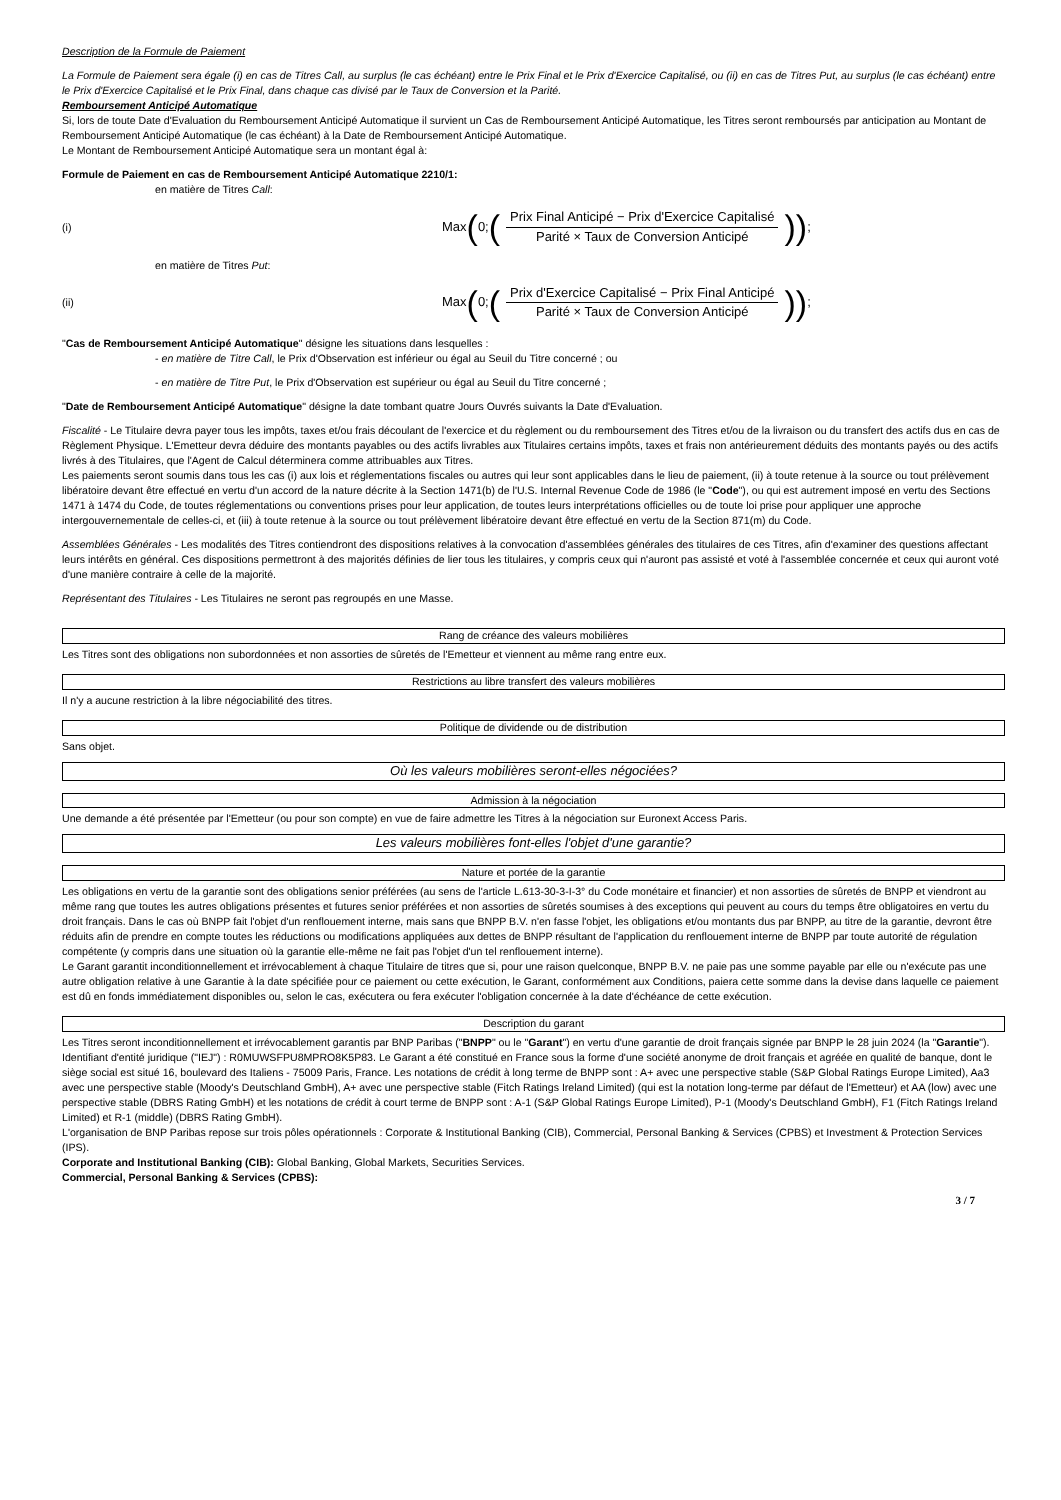Description de la Formule de Paiement
La Formule de Paiement sera égale (i) en cas de Titres Call, au surplus (le cas échéant) entre le Prix Final et le Prix d'Exercice Capitalisé, ou (ii) en cas de Titres Put, au surplus (le cas échéant) entre le Prix d'Exercice Capitalisé et le Prix Final, dans chaque cas divisé par le Taux de Conversion et la Parité.
Remboursement Anticipé Automatique
Si, lors de toute Date d'Evaluation du Remboursement Anticipé Automatique il survient un Cas de Remboursement Anticipé Automatique, les Titres seront remboursés par anticipation au Montant de Remboursement Anticipé Automatique (le cas échéant) à la Date de Remboursement Anticipé Automatique.
Le Montant de Remboursement Anticipé Automatique sera un montant égal à:
Formule de Paiement en cas de Remboursement Anticipé Automatique 2210/1:
en matière de Titres Call:
(i)
Max (0; (Prix Final Anticipé − Prix d'Exercice Capitalisé Parité × Taux de Conversion Anticipé)) ;
en matière de Titres Put:
(ii)
Max (0; (Prix d'Exercice Capitalisé − Prix Final Anticipé Parité × Taux de Conversion Anticipé)) ;
"Cas de Remboursement Anticipé Automatique" désigne les situations dans lesquelles :
- en matière de Titre Call, le Prix d'Observation est inférieur ou égal au Seuil du Titre concerné ; ou
- en matière de Titre Put, le Prix d'Observation est supérieur ou égal au Seuil du Titre concerné ;
"Date de Remboursement Anticipé Automatique" désigne la date tombant quatre Jours Ouvrés suivants la Date d'Evaluation.
Fiscalité - Le Titulaire devra payer tous les impôts, taxes et/ou frais découlant de l'exercice et du règlement ou du remboursement des Titres et/ou de la livraison ou du transfert des actifs dus en cas de Règlement Physique. L'Emetteur devra déduire des montants payables ou des actifs livrables aux Titulaires certains impôts, taxes et frais non antérieurement déduits des montants payés ou des actifs livrés à des Titulaires, que l'Agent de Calcul déterminera comme attribuables aux Titres.
Les paiements seront soumis dans tous les cas (i) aux lois et réglementations fiscales ou autres qui leur sont applicables dans le lieu de paiement, (ii) à toute retenue à la source ou tout prélèvement libératoire devant être effectué en vertu d'un accord de la nature décrite à la Section 1471(b) de l'U.S. Internal Revenue Code de 1986 (le "Code"), ou qui est autrement imposé en vertu des Sections 1471 à 1474 du Code, de toutes réglementations ou conventions prises pour leur application, de toutes leurs interprétations officielles ou de toute loi prise pour appliquer une approche intergouvernementale de celles-ci, et (iii) à toute retenue à la source ou tout prélèvement libératoire devant être effectué en vertu de la Section 871(m) du Code.
Assemblées Générales - Les modalités des Titres contiendront des dispositions relatives à la convocation d'assemblées générales des titulaires de ces Titres, afin d'examiner des questions affectant leurs intérêts en général. Ces dispositions permettront à des majorités définies de lier tous les titulaires, y compris ceux qui n'auront pas assisté et voté à l'assemblée concernée et ceux qui auront voté d'une manière contraire à celle de la majorité.
Représentant des Titulaires - Les Titulaires ne seront pas regroupés en une Masse.
Rang de créance des valeurs mobilières
Les Titres sont des obligations non subordonnées et non assorties de sûretés de l'Emetteur et viennent au même rang entre eux.
Restrictions au libre transfert des valeurs mobilières
Il n'y a aucune restriction à la libre négociabilité des titres.
Politique de dividende ou de distribution
Sans objet.
Où les valeurs mobilières seront-elles négociées?
Admission à la négociation
Une demande a été présentée par l'Emetteur (ou pour son compte) en vue de faire admettre les Titres à la négociation sur Euronext Access Paris.
Les valeurs mobilières font-elles l'objet d'une garantie?
Nature et portée de la garantie
Les obligations en vertu de la garantie sont des obligations senior préférées (au sens de l'article L.613-30-3-I-3° du Code monétaire et financier) et non assorties de sûretés de BNPP et viendront au même rang que toutes les autres obligations présentes et futures senior préférées et non assorties de sûretés soumises à des exceptions qui peuvent au cours du temps être obligatoires en vertu du droit français. Dans le cas où BNPP fait l'objet d'un renflouement interne, mais sans que BNPP B.V. n'en fasse l'objet, les obligations et/ou montants dus par BNPP, au titre de la garantie, devront être réduits afin de prendre en compte toutes les réductions ou modifications appliquées aux dettes de BNPP résultant de l'application du renflouement interne de BNPP par toute autorité de régulation compétente (y compris dans une situation où la garantie elle-même ne fait pas l'objet d'un tel renflouement interne).
Le Garant garantit inconditionnellement et irrévocablement à chaque Titulaire de titres que si, pour une raison quelconque, BNPP B.V. ne paie pas une somme payable par elle ou n'exécute pas une autre obligation relative à une Garantie à la date spécifiée pour ce paiement ou cette exécution, le Garant, conformément aux Conditions, paiera cette somme dans la devise dans laquelle ce paiement est dû en fonds immédiatement disponibles ou, selon le cas, exécutera ou fera exécuter l'obligation concernée à la date d'échéance de cette exécution.
Description du garant
Les Titres seront inconditionnellement et irrévocablement garantis par BNP Paribas ("BNPP" ou le "Garant") en vertu d'une garantie de droit français signée par BNPP le 28 juin 2024 (la "Garantie"). Identifiant d'entité juridique ("IEJ") : R0MUWSFPU8MPRO8K5P83. Le Garant a été constitué en France sous la forme d'une société anonyme de droit français et agréée en qualité de banque, dont le siège social est situé 16, boulevard des Italiens - 75009 Paris, France. Les notations de crédit à long terme de BNPP sont : A+ avec une perspective stable (S&P Global Ratings Europe Limited), Aa3 avec une perspective stable (Moody's Deutschland GmbH), A+ avec une perspective stable (Fitch Ratings Ireland Limited) (qui est la notation long-terme par défaut de l'Emetteur) et AA (low) avec une perspective stable (DBRS Rating GmbH) et les notations de crédit à court terme de BNPP sont : A-1 (S&P Global Ratings Europe Limited), P-1 (Moody's Deutschland GmbH), F1 (Fitch Ratings Ireland Limited) et R-1 (middle) (DBRS Rating GmbH).
L'organisation de BNP Paribas repose sur trois pôles opérationnels : Corporate & Institutional Banking (CIB), Commercial, Personal Banking & Services (CPBS) et Investment & Protection Services (IPS).
Corporate and Institutional Banking (CIB): Global Banking, Global Markets, Securities Services.
Commercial, Personal Banking & Services (CPBS):
3 / 7